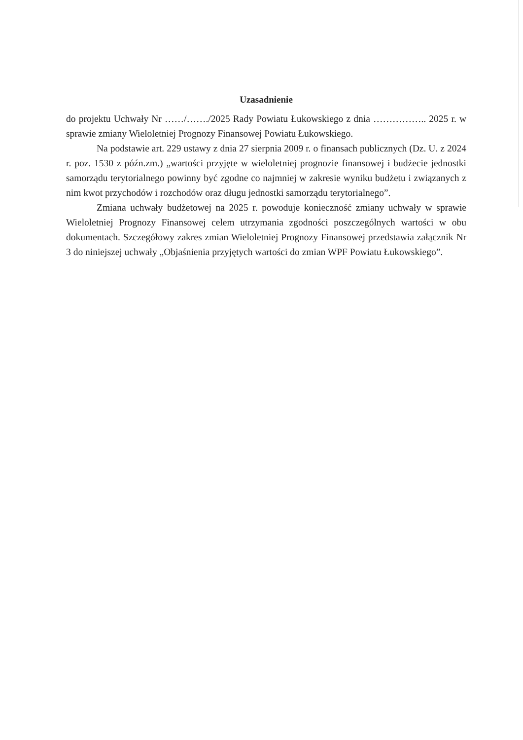Uzasadnienie
do projektu Uchwały Nr ……/……./2025 Rady Powiatu Łukowskiego z dnia …………….. 2025 r. w sprawie zmiany Wieloletniej Prognozy Finansowej Powiatu Łukowskiego.
Na podstawie art. 229 ustawy z dnia 27 sierpnia 2009 r. o finansach publicznych (Dz. U. z 2024 r. poz. 1530 z późn.zm.) „wartości przyjęte w wieloletniej prognozie finansowej i budżecie jednostki samorządu terytorialnego powinny być zgodne co najmniej w zakresie wyniku budżetu i związanych z nim kwot przychodów i rozchodów oraz długu jednostki samorządu terytorialnego”.
Zmiana uchwały budżetowej na 2025 r. powoduje konieczność zmiany uchwały w sprawie Wieloletniej Prognozy Finansowej celem utrzymania zgodności poszczególnych wartości w obu dokumentach. Szczegółowy zakres zmian Wieloletniej Prognozy Finansowej przedstawia załącznik Nr 3 do niniejszej uchwały „Objaśnienia przyjętych wartości do zmian WPF Powiatu Łukowskiego”.